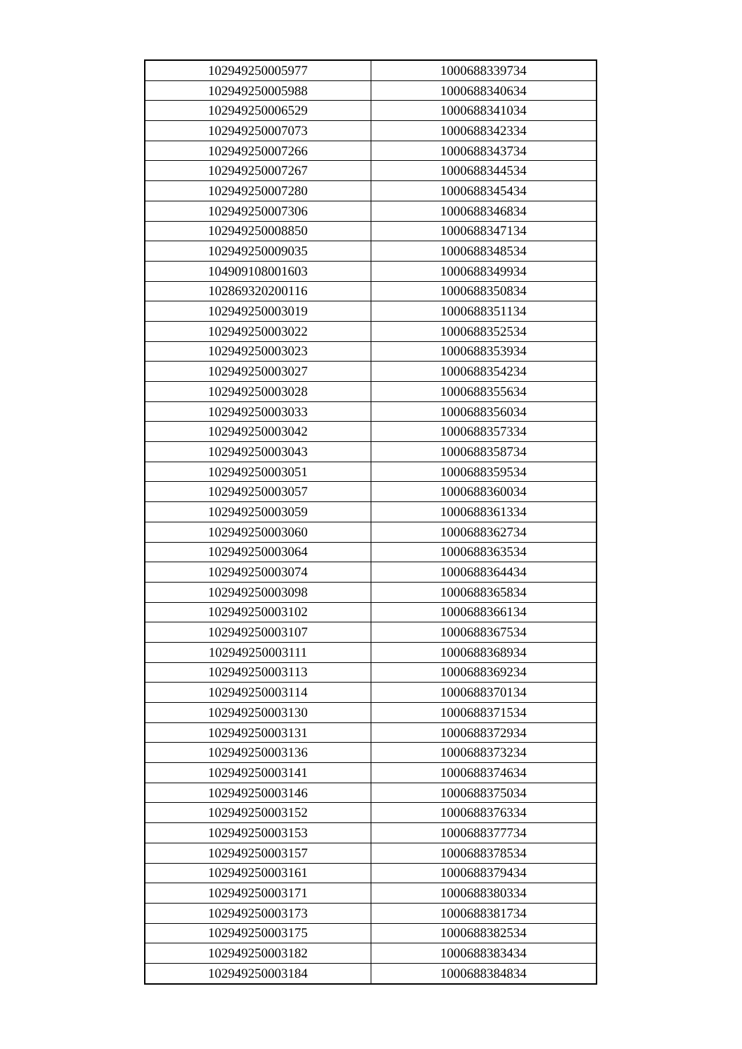| 102949250005977 | 1000688339734 |
| 102949250005988 | 1000688340634 |
| 102949250006529 | 1000688341034 |
| 102949250007073 | 1000688342334 |
| 102949250007266 | 1000688343734 |
| 102949250007267 | 1000688344534 |
| 102949250007280 | 1000688345434 |
| 102949250007306 | 1000688346834 |
| 102949250008850 | 1000688347134 |
| 102949250009035 | 1000688348534 |
| 104909108001603 | 1000688349934 |
| 102869320200116 | 1000688350834 |
| 102949250003019 | 1000688351134 |
| 102949250003022 | 1000688352534 |
| 102949250003023 | 1000688353934 |
| 102949250003027 | 1000688354234 |
| 102949250003028 | 1000688355634 |
| 102949250003033 | 1000688356034 |
| 102949250003042 | 1000688357334 |
| 102949250003043 | 1000688358734 |
| 102949250003051 | 1000688359534 |
| 102949250003057 | 1000688360034 |
| 102949250003059 | 1000688361334 |
| 102949250003060 | 1000688362734 |
| 102949250003064 | 1000688363534 |
| 102949250003074 | 1000688364434 |
| 102949250003098 | 1000688365834 |
| 102949250003102 | 1000688366134 |
| 102949250003107 | 1000688367534 |
| 102949250003111 | 1000688368934 |
| 102949250003113 | 1000688369234 |
| 102949250003114 | 1000688370134 |
| 102949250003130 | 1000688371534 |
| 102949250003131 | 1000688372934 |
| 102949250003136 | 1000688373234 |
| 102949250003141 | 1000688374634 |
| 102949250003146 | 1000688375034 |
| 102949250003152 | 1000688376334 |
| 102949250003153 | 1000688377734 |
| 102949250003157 | 1000688378534 |
| 102949250003161 | 1000688379434 |
| 102949250003171 | 1000688380334 |
| 102949250003173 | 1000688381734 |
| 102949250003175 | 1000688382534 |
| 102949250003182 | 1000688383434 |
| 102949250003184 | 1000688384834 |